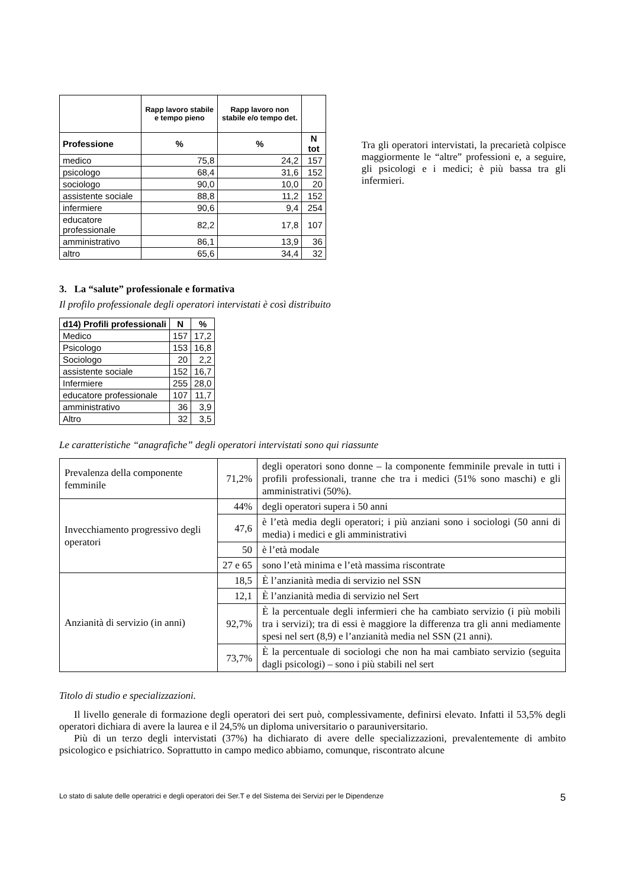| | Rapp lavoro stabile e tempo pieno | Rapp lavoro non stabile e/o tempo det. | |
| --- | --- | --- | --- |
| Professione | % | % | N tot |
| medico | 75,8 | 24,2 | 157 |
| psicologo | 68,4 | 31,6 | 152 |
| sociologo | 90,0 | 10,0 | 20 |
| assistente sociale | 88,8 | 11,2 | 152 |
| infermiere | 90,6 | 9,4 | 254 |
| educatore professionale | 82,2 | 17,8 | 107 |
| amministrativo | 86,1 | 13,9 | 36 |
| altro | 65,6 | 34,4 | 32 |
Tra gli operatori intervistati, la precarietà colpisce maggiormente le “altre” professioni e, a seguire, gli psicologi e i medici; è più bassa tra gli infermieri.
3. La “salute” professionale e formativa
Il profilo professionale degli operatori intervistati è così distribuito
| d14) Profili professionali | N | % |
| --- | --- | --- |
| Medico | 157 | 17,2 |
| Psicologo | 153 | 16,8 |
| Sociologo | 20 | 2,2 |
| assistente sociale | 152 | 16,7 |
| Infermiere | 255 | 28,0 |
| educatore professionale | 107 | 11,7 |
| amministrativo | 36 | 3,9 |
| Altro | 32 | 3,5 |
Le caratteristiche “anagrafiche” degli operatori intervistati sono qui riassunte
| Prevalenza della componente femminile | 71,2% | degli operatori sono donne – la componente femminile prevale in tutti i profili professionali, tranne che tra i medici (51% sono maschi) e gli amministrativi (50%). |
| Invecchiamento progressivo degli operatori | 44% | degli operatori supera i 50 anni |
| | 47,6 | è l’età media degli operatori; i più anziani sono i sociologi (50 anni di media) i medici e gli amministrativi |
| | 50 | è l’età modale |
| | 27 e 65 | sono l’età minima e l’età massima riscontrate |
| Anzianità di servizio (in anni) | 18,5 | È l’anzianità media di servizio nel SSN |
| | 12,1 | È l’anzianità media di servizio nel Sert |
| | 92,7% | È la percentuale degli infermieri che ha cambiato servizio (i più mobili tra i servizi); tra di essi è maggiore la differenza tra gli anni mediamente spesi nel sert (8,9) e l’anzianità media nel SSN (21 anni). |
| | 73,7% | È la percentuale di sociologi che non ha mai cambiato servizio (seguita dagli psicologi) – sono i più stabili nel sert |
Titolo di studio e specializzazioni.
Il livello generale di formazione degli operatori dei sert può, complessivamente, definirsi elevato. Infatti il 53,5% degli operatori dichiara di avere la laurea e il 24,5% un diploma universitario o parauniversitario.
Più di un terzo degli intervistati (37%) ha dichiarato di avere delle specializzazioni, prevalentemente di ambito psicologico e psichiatrico. Soprattutto in campo medico abbiamo, comunque, riscontrato alcune
Lo stato di salute delle operatrici e degli operatori dei Ser.T e del Sistema dei Servizi per le Dipendenze 5